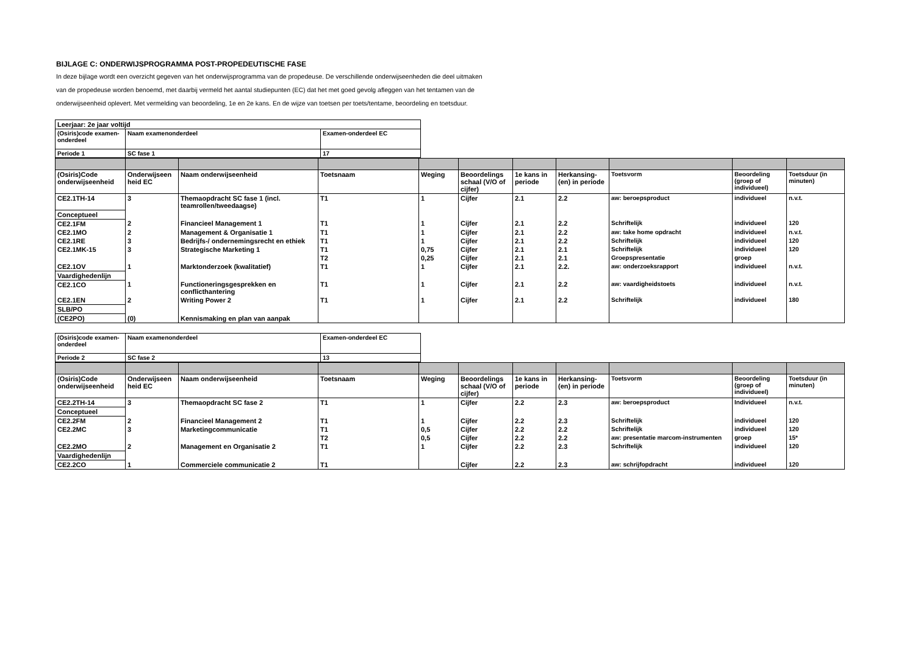BIJLAGE C: ONDERWIJSPROGRAMMA POST-PROPEDEUTISCHE FASE
In deze bijlage wordt een overzicht gegeven van het onderwijsprogramma van de propedeuse. De verschillende onderwijseenheden die deel uitmaken van de propedeuse worden benoemd, met daarbij vermeld het aantal studiepunten (EC) dat het met goed gevolg afleggen van het tentamen van de onderwijseenheid oplevert. Met vermelding van beoordeling, 1e en 2e kans. En de wijze van toetsen per toets/tentame, beoordeling en toetsduur.
| Leerjaar: 2e jaar voltijd | | |
| (Osiris)code examen-onderdeel | Naam examenonderdeel | Examen-onderdeel EC |
| Periode 1 | SC fase 1 | 17 |
| (Osiris)Code onderwijseenheid | Onderwijseen heid EC | Naam onderwijseenheid | Toetsnaam | Weging | Beoordelings schaal (V/O of cijfer) | 1e kans in periode | Herkansing-(en) in periode | Toetsvorm | Beoordeling (groep of individueel) | Toetsduur (in minuten) |
| CE2.1TH-14 | 3 | Themaopdracht SC fase 1 (incl. teamrollen/tweedaagse) | T1 | 1 | Cijfer | 2.1 | 2.2 | aw: beroepsproduct | individueel | n.v.t. |
| Conceptueel | | | | | | | | | | |
| CE2.1FM | 2 | Financieel Management 1 | T1 | 1 | Cijfer | 2.1 | 2.2 | Schriftelijk | individueel | 120 |
| CE2.1MO | 2 | Management & Organisatie 1 | T1 | 1 | Cijfer | 2.1 | 2.2 | aw: take home opdracht | individueel | n.v.t. |
| CE2.1RE | 3 | Bedrijfs-/ ondernemingsrecht en ethiek | T1 | 1 | Cijfer | 2.1 | 2.2 | Schriftelijk | individueel | 120 |
| CE2.1MK-15 | 3 | Strategische Marketing 1 | T1 | 0,75 | Cijfer | 2.1 | 2.1 | Schriftelijk | individueel | 120 |
| | | | T2 | 0,25 | Cijfer | 2.1 | 2.1 | Groepspresentatie | groep | |
| CE2.1OV | 1 | Marktonderzoek (kwalitatief) | T1 | 1 | Cijfer | 2.1 | 2.2. | aw: onderzoeksrapport | individueel | n.v.t. |
| Vaardighedenlijn | | | | | | | | | | |
| CE2.1CO | 1 | Functioneringsgesprekken en conflicthantering | T1 | 1 | Cijfer | 2.1 | 2.2 | aw: vaardigheidstoets | individueel | n.v.t. |
| CE2.1EN | 2 | Writing Power 2 | T1 | 1 | Cijfer | 2.1 | 2.2 | Schriftelijk | individueel | 180 |
| SLB/PO | | | | | | | | | | |
| (CE2PO) | (0) | Kennismaking en plan van aanpak | | | | | | | | |
| (Osiris)code examen-onderdeel | Naam examenonderdeel | Examen-onderdeel EC |
| Periode 2 | SC fase 2 | 13 |
| (Osiris)Code onderwijseenheid | Onderwijseen heid EC | Naam onderwijseenheid | Toetsnaam | Weging | Beoordelings schaal (V/O of cijfer) | 1e kans in periode | Herkansing-(en) in periode | Toetsvorm | Beoordeling (groep of individueel) | Toetsduur (in minuten) |
| CE2.2TH-14 | 3 | Themaopdracht SC fase 2 | T1 | 1 | Cijfer | 2.2 | 2.3 | aw: beroepsproduct | Individueel | n.v.t. |
| Conceptueel | | | | | | | | | | |
| CE2.2FM | 2 | Financieel Management 2 | T1 | 1 | Cijfer | 2.2 | 2.3 | Schriftelijk | individueel | 120 |
| CE2.2MC | 3 | Marketingcommunicatie | T1 | 0,5 | Cijfer | 2.2 | 2.2 | Schriftelijk | individueel | 120 |
| | | | T2 | 0,5 | Cijfer | 2.2 | 2.2 | aw: presentatie marcom-instrumenten | groep | 15* |
| CE2.2MO | 2 | Management en Organisatie 2 | T1 | 1 | Cijfer | 2.2 | 2.3 | Schriftelijk | individueel | 120 |
| Vaardighedenlijn | | | | | | | | | | |
| CE2.2CO | 1 | Commerciele communicatie 2 | T1 | | Cijfer | 2.2 | 2.3 | aw: schrijfopdracht | individueel | 120 |